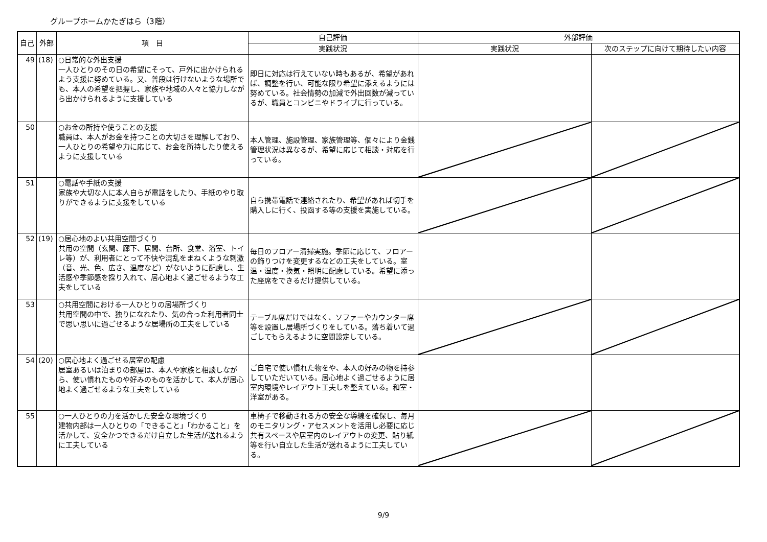グループホームかたぎはら（3階）
| 自己 | 外部 | 項 目 | 自己評価 | 外部評価 | |
| --- | --- | --- | --- | --- | --- |
| | | | 実践状況 | 実践状況 | 次のステップに向けて期待したい内容 |
| 49 | (18) | ○日常的な外出支援 一人ひとりのその日の希望にそって、戸外に出かけられるよう支援に努めている。又、普段は行けないような場所でも、本人の希望を把握し、家族や地域の人々と協力しながら出かけられるように支援している | 即日に対応は行えていない時もあるが、希望があれば、調整を行い、可能な限り希望に添えるようには努めている。社会情勢の加減で外出回数が減っているが、職員とコンビニやドライブに行っている。 | | |
| 50 | | ○お金の所持や使うことの支援 職員は、本人がお金を持つことの大切さを理解しており、一人ひとりの希望や力に応じて、お金を所持したり使えるように支援している | 本人管理、施設管理、家族管理等、個々により金銭管理状況は異なるが、希望に応じて相談・対応を行っている。 | | |
| 51 | | ○電話や手紙の支援 家族や大切な人に本人自らが電話をしたり、手紙のやり取りができるように支援をしている | 自ら携帯電話で連絡されたり、希望があれば切手を購入しに行く、投函する等の支援を実施している。 | | |
| 52 | (19) | ○居心地のよい共用空間づくり 共用の空間（玄関、廊下、居間、台所、食堂、浴室、トイレ等）が、利用者にとって不快や混乱をまねくような刺激（音、光、色、広さ、温度など）がないように配慮し、生活感や季節感を採り入れて、居心地よく過ごせるような工夫をしている | 毎日のフロアー清掃実施。季節に応じて、フロアーの飾りつけを変更するなどの工夫をしている。室温・湿度・換気・照明に配慮している。希望に添った座席をできるだけ提供している。 | | |
| 53 | | ○共用空間における一人ひとりの居場所づくり 共用空間の中で、独りになれたり、気の合った利用者同士で思い思いに過ごせるような居場所の工夫をしている | テーブル席だけではなく、ソファーやカウンター席等を設置し居場所づくりをしている。落ち着いて過ごしてもらえるように空間設定している。 | | |
| 54 | (20) | ○居心地よく過ごせる居室の配慮 居室あるいは泊まりの部屋は、本人や家族と相談しながら、使い慣れたものや好みのものを活かして、本人が居心地よく過ごせるような工夫をしている | ご自宅で使い慣れた物をや、本人の好みの物を持参していただいている。居心地よく過ごせるように居室内環境やレイアウト工夫しを整えている。和室・洋室がある。 | | |
| 55 | | ○一人ひとりの力を活かした安全な環境づくり 建物内部は一人ひとりの「できること」「わかること」を活かして、安全かつできるだけ自立した生活が送れるように工夫している | 車椅子で移動される方の安全な導線を確保し、毎月のモニタリング・アセスメントを活用し必要に応じ共有スペースや居室内のレイアウトの変更、貼り紙等を行い自立した生活が送れるように工夫している。 | | |
9/9